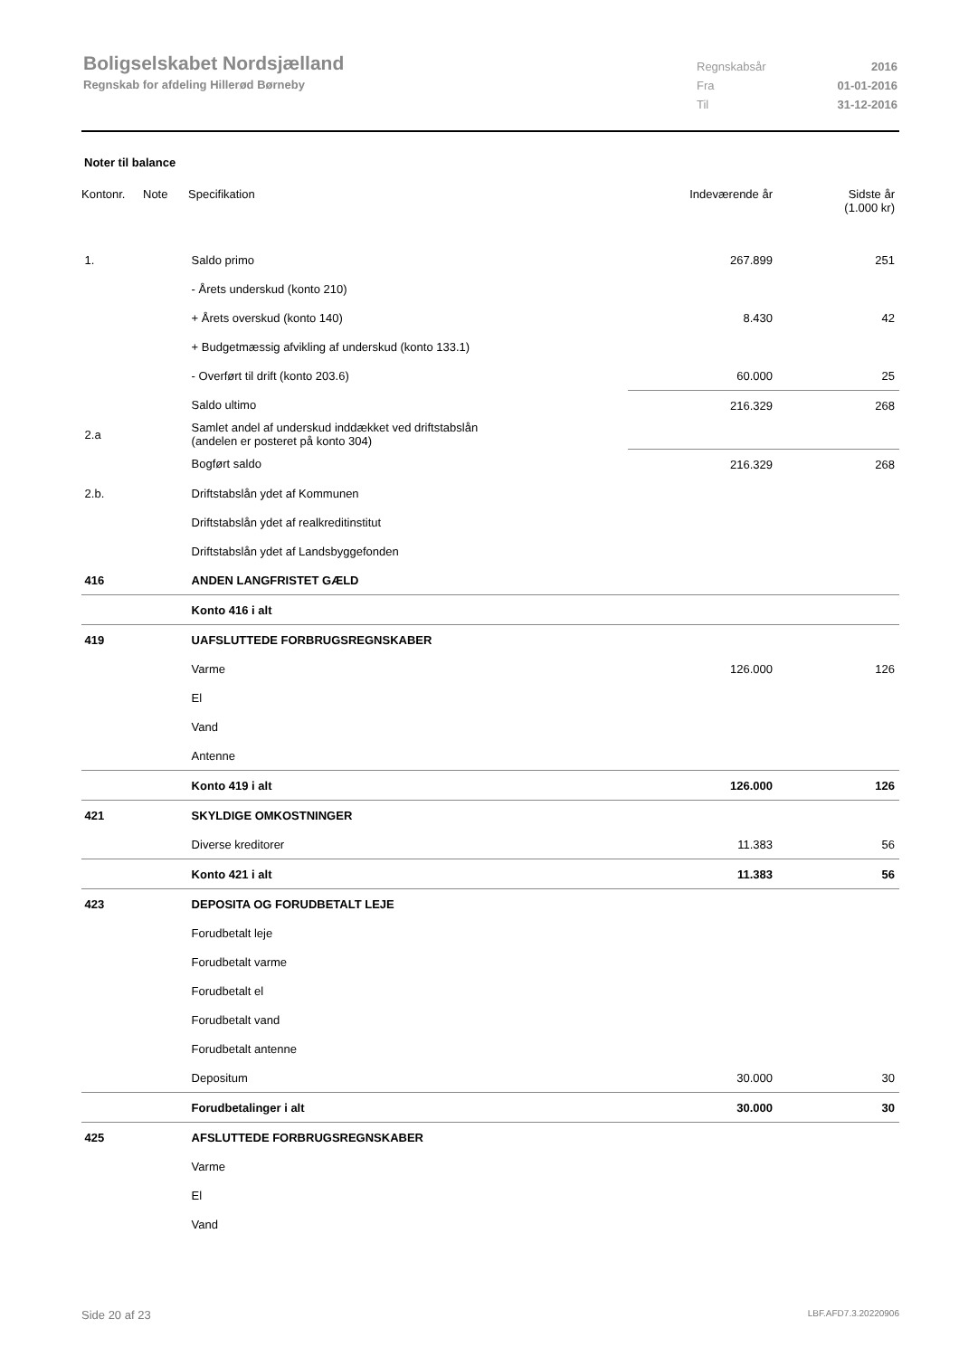Boligselskabet Nordsjælland
Regnskab for afdeling Hillerød Børneby
Regnskabsår 2016
Fra 01-01-2016
Til 31-12-2016
Noter til balance
| Kontonr. | Note | Specifikation | Indeværende år | Sidste år (1.000 kr) | |
| --- | --- | --- | --- | --- | --- |
| 1. | | Saldo primo | 267.899 | 251 | |
| | | - Årets underskud (konto 210) | | | |
| | | + Årets overskud (konto 140) | 8.430 | 42 | |
| | | + Budgetmæssig afvikling af underskud (konto 133.1) | | | |
| | | - Overført til drift (konto 203.6) | 60.000 | 25 | |
| | | Saldo ultimo | 216.329 | 268 | |
| 2.a | | Samlet andel af underskud inddækket ved driftstabslån (andelen er posteret på konto 304) | | | |
| | | Bogført saldo | 216.329 | 268 | |
| 2.b. | | Driftstabslån ydet af Kommunen | | | |
| | | Driftstabslån ydet af realkreditinstitut | | | |
| | | Driftstabslån ydet af Landsbyggefonden | | | |
| 416 | | ANDEN LANGFRISTET GÆLD | | | |
| | | Konto 416 i alt | | | |
| 419 | | UAFSLUTTEDE FORBRUGSREGNSKABER | | | |
| | | Varme | 126.000 | 126 | |
| | | El | | | |
| | | Vand | | | |
| | | Antenne | | | |
| | | Konto 419 i alt | 126.000 | 126 | |
| 421 | | SKYLDIGE OMKOSTNINGER | | | |
| | | Diverse kreditorer | 11.383 | 56 | |
| | | Konto 421 i alt | 11.383 | 56 | |
| 423 | | DEPOSITA OG FORUDBETALT LEJE | | | |
| | | Forudbetalt leje | | | |
| | | Forudbetalt varme | | | |
| | | Forudbetalt el | | | |
| | | Forudbetalt vand | | | |
| | | Forudbetalt antenne | | | |
| | | Depositum | 30.000 | 30 | |
| | | Forudbetalinger i alt | 30.000 | 30 | |
| 425 | | AFSLUTTEDE FORBRUGSREGNSKABER | | | |
| | | Varme | | | |
| | | El | | | |
| | | Vand | | | |
Side 20 af 23 LBF.AFD7.3.20220906